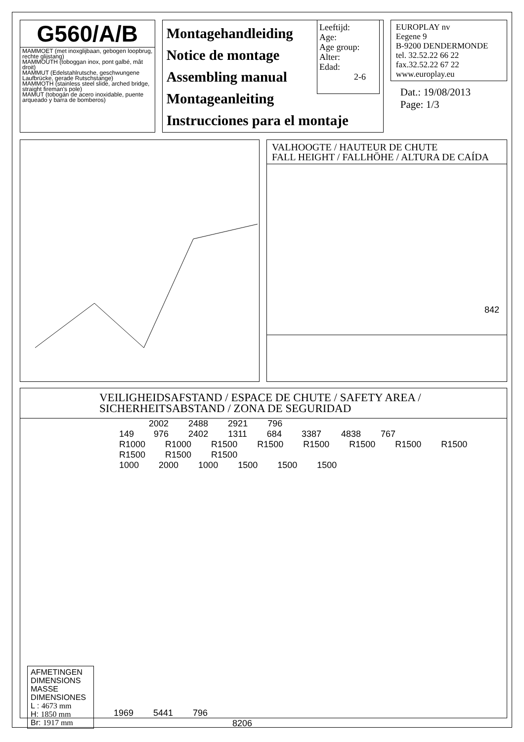G560/A/B
MAMMOET (met inoxglijbaan, gebogen loopbrug, rechte glijstang)
MAMMOUTH (toboggan inox, pont galbé, mât droit)
MAMMUT (Edelstahlrutsche, geschwungene Laufbrücke, gerade Rutschstange)
MAMMOTH (stainless steel slide, arched bridge, straight fireman's pole)
MAMUT (tobogán de acero inoxidable, puente arqueado y barra de bomberos)
Montagehandleiding
Notice de montage
Assembling manual
Montageanleiting
Instrucciones para el montaje
EUROPLAY nv
Eegene 9
B-9200 DENDERMONDE
tel. 32.52.22 66 22
fax.32.52.22 67 22
www.europlay.eu
Dat.: 19/08/2013
Page: 1/3
Leeftijd:
Age:
Age group:
Alter:
Edad:
2-6
VALHOOGTE / HAUTEUR DE CHUTE
FALL HEIGHT / FALLHÖHE / ALTURA DE CAÍDA
842
VEILIGHEIDSAFSTAND / ESPACE DE CHUTE / SAFETY AREA /
SICHERHEITSABSTAND / ZONA DE SEGURIDAD
2002 2488 2921 796
149 976 2402 1311 684 3387 4838 767
R1000 R1000 R1500 R1500 R1500 R1500 R1500 R1500 R1500 R1500 R1500
1000 2000 1000 1500 1500 1500
AFMETINGEN
DIMENSIONS
MASSE
DIMENSIONES
L : 4673 mm
H: 1850 mm
Br: 1917 mm
1969 5441 796
8206